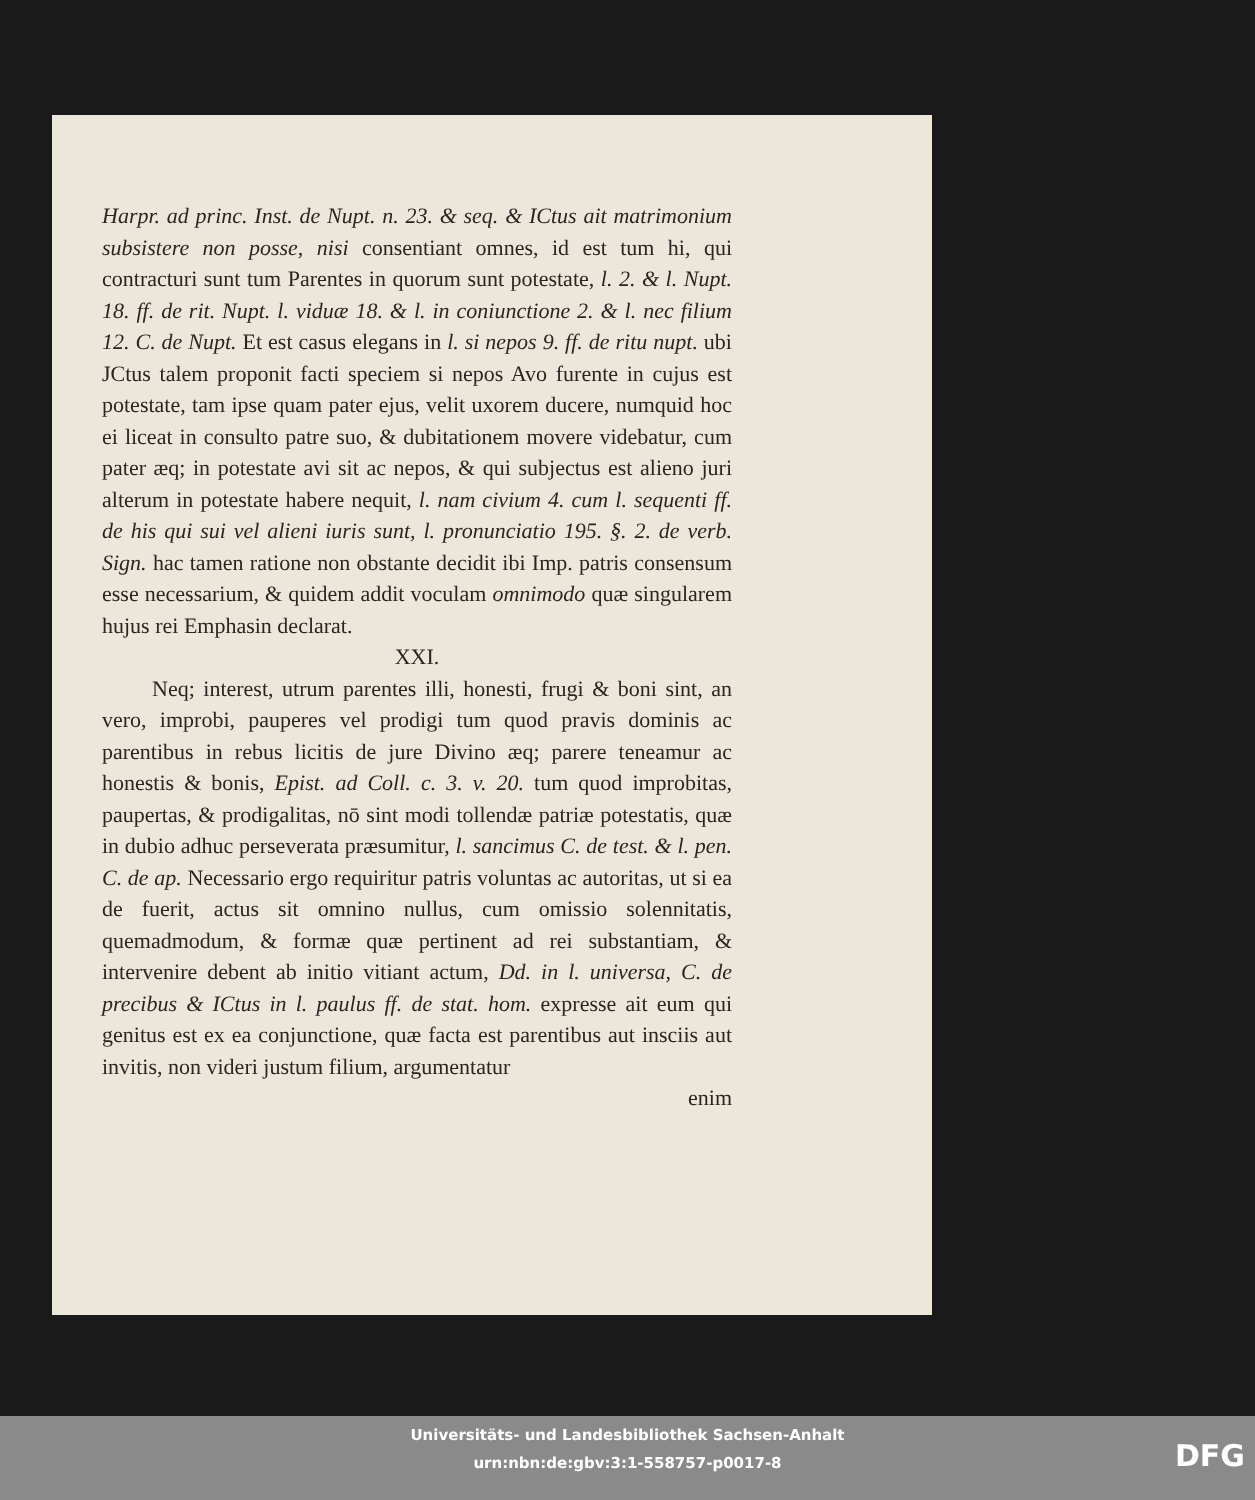Harpr. ad princ. Inst. de Nupt. n. 23. & seq. & ICtus ait matrimonium subsistere non posse, nisi consentiant omnes, id est tum hi, qui contracturi sunt tum Parentes in quorum sunt potestate, l. 2. & l. Nupt. 18. ff. de rit. Nupt. l. viduæ 18. & l. in coniunctione 2. & l. nec filium 12. C. de Nupt. Et est casus elegans in l. si nepos 9. ff. de ritu nupt. ubi JCtus talem proponit facti speciem si nepos Avo furente in cujus est potestate, tam ipse quam pater ejus, velit uxorem ducere, numquid hoc ei liceat in consulto patre suo, & dubitationem movere videbatur, cum pater æq; in potestate avi sit ac nepos, & qui subjectus est alieno juri alterum in potestate habere nequit, l. nam civium 4. cum l. sequenti ff. de his qui sui vel alieni iuris sunt, l. pronunciatio 195. §. 2. de verb. Sign. hac tamen ratione non obstante decidit ibi Imp. patris consensum esse necessarium, & quidem addit voculam omnimodo quæ singularem hujus rei Emphasin declarat.
XXI.
Neq; interest, utrum parentes illi, honesti, frugi & boni sint, an vero, improbi, pauperes vel prodigi tum quod pravis dominis ac parentibus in rebus licitis de jure Divino æq; parere teneamur ac honestis & bonis, Epist. ad Coll. c. 3. v. 20. tum quod improbitas, paupertas, & prodigalitas, nō sint modi tollendæ patriæ potestatis, quæ in dubio adhuc perseverata præsumitur, l. sancimus C. de test. & l. pen. C. de ap. Necessario ergo requiritur patris voluntas ac autoritas, ut si ea de fuerit, actus sit omnino nullus, cum omissio solennitatis, quemadmodum, & formæ quæ pertinent ad rei substantiam, & intervenire debent ab initio vitiant actum, Dd. in l. universa, C. de precibus & ICtus in l. paulus ff. de stat. hom. expresse ait eum qui genitus est ex ea conjunctione, quæ facta est parentibus aut insciis aut invitis, non videri justum filium, argumentatur
enim
Universitäts- und Landesbibliothek Sachsen-Anhalt
urn:nbn:de:gbv:3:1-558757-p0017-8
DFG